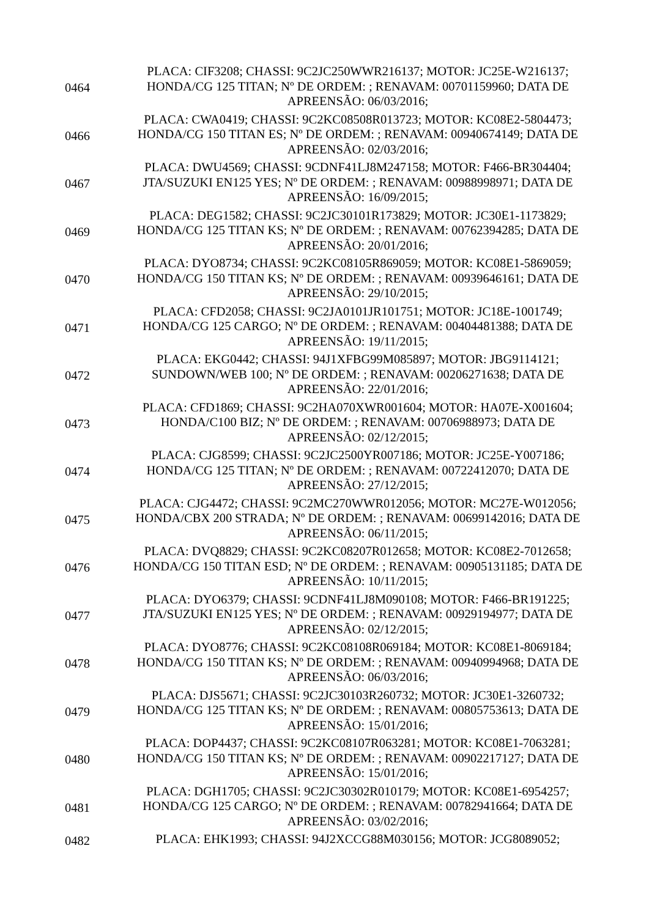| 0464 | PLACA: CIF3208; CHASSI: 9C2JC250WWR216137; MOTOR: JC25E-W216137; HONDA/CG 125 TITAN; Nº DE ORDEM: ; RENAVAM: 00701159960; DATA DE APREENSÃO: 06/03/2016; |
| 0466 | PLACA: CWA0419; CHASSI: 9C2KC08508R013723; MOTOR: KC08E2-5804473; HONDA/CG 150 TITAN ES; Nº DE ORDEM: ; RENAVAM: 00940674149; DATA DE APREENSÃO: 02/03/2016; |
| 0467 | PLACA: DWU4569; CHASSI: 9CDNF41LJ8M247158; MOTOR: F466-BR304404; JTA/SUZUKI EN125 YES; Nº DE ORDEM: ; RENAVAM: 00988998971; DATA DE APREENSÃO: 16/09/2015; |
| 0469 | PLACA: DEG1582; CHASSI: 9C2JC30101R173829; MOTOR: JC30E1-1173829; HONDA/CG 125 TITAN KS; Nº DE ORDEM: ; RENAVAM: 00762394285; DATA DE APREENSÃO: 20/01/2016; |
| 0470 | PLACA: DYO8734; CHASSI: 9C2KC08105R869059; MOTOR: KC08E1-5869059; HONDA/CG 150 TITAN KS; Nº DE ORDEM: ; RENAVAM: 00939646161; DATA DE APREENSÃO: 29/10/2015; |
| 0471 | PLACA: CFD2058; CHASSI: 9C2JA0101JR101751; MOTOR: JC18E-1001749; HONDA/CG 125 CARGO; Nº DE ORDEM: ; RENAVAM: 00404481388; DATA DE APREENSÃO: 19/11/2015; |
| 0472 | PLACA: EKG0442; CHASSI: 94J1XFBG99M085897; MOTOR: JBG9114121; SUNDOWN/WEB 100; Nº DE ORDEM: ; RENAVAM: 00206271638; DATA DE APREENSÃO: 22/01/2016; |
| 0473 | PLACA: CFD1869; CHASSI: 9C2HA070XWR001604; MOTOR: HA07E-X001604; HONDA/C100 BIZ; Nº DE ORDEM: ; RENAVAM: 00706988973; DATA DE APREENSÃO: 02/12/2015; |
| 0474 | PLACA: CJG8599; CHASSI: 9C2JC2500YR007186; MOTOR: JC25E-Y007186; HONDA/CG 125 TITAN; Nº DE ORDEM: ; RENAVAM: 00722412070; DATA DE APREENSÃO: 27/12/2015; |
| 0475 | PLACA: CJG4472; CHASSI: 9C2MC270WWR012056; MOTOR: MC27E-W012056; HONDA/CBX 200 STRADA; Nº DE ORDEM: ; RENAVAM: 00699142016; DATA DE APREENSÃO: 06/11/2015; |
| 0476 | PLACA: DVQ8829; CHASSI: 9C2KC08207R012658; MOTOR: KC08E2-7012658; HONDA/CG 150 TITAN ESD; Nº DE ORDEM: ; RENAVAM: 00905131185; DATA DE APREENSÃO: 10/11/2015; |
| 0477 | PLACA: DYO6379; CHASSI: 9CDNF41LJ8M090108; MOTOR: F466-BR191225; JTA/SUZUKI EN125 YES; Nº DE ORDEM: ; RENAVAM: 00929194977; DATA DE APREENSÃO: 02/12/2015; |
| 0478 | PLACA: DYO8776; CHASSI: 9C2KC08108R069184; MOTOR: KC08E1-8069184; HONDA/CG 150 TITAN KS; Nº DE ORDEM: ; RENAVAM: 00940994968; DATA DE APREENSÃO: 06/03/2016; |
| 0479 | PLACA: DJS5671; CHASSI: 9C2JC30103R260732; MOTOR: JC30E1-3260732; HONDA/CG 125 TITAN KS; Nº DE ORDEM: ; RENAVAM: 00805753613; DATA DE APREENSÃO: 15/01/2016; |
| 0480 | PLACA: DOP4437; CHASSI: 9C2KC08107R063281; MOTOR: KC08E1-7063281; HONDA/CG 150 TITAN KS; Nº DE ORDEM: ; RENAVAM: 00902217127; DATA DE APREENSÃO: 15/01/2016; |
| 0481 | PLACA: DGH1705; CHASSI: 9C2JC30302R010179; MOTOR: KC08E1-6954257; HONDA/CG 125 CARGO; Nº DE ORDEM: ; RENAVAM: 00782941664; DATA DE APREENSÃO: 03/02/2016; |
| 0482 | PLACA: EHK1993; CHASSI: 94J2XCCG88M030156; MOTOR: JCG8089052; |